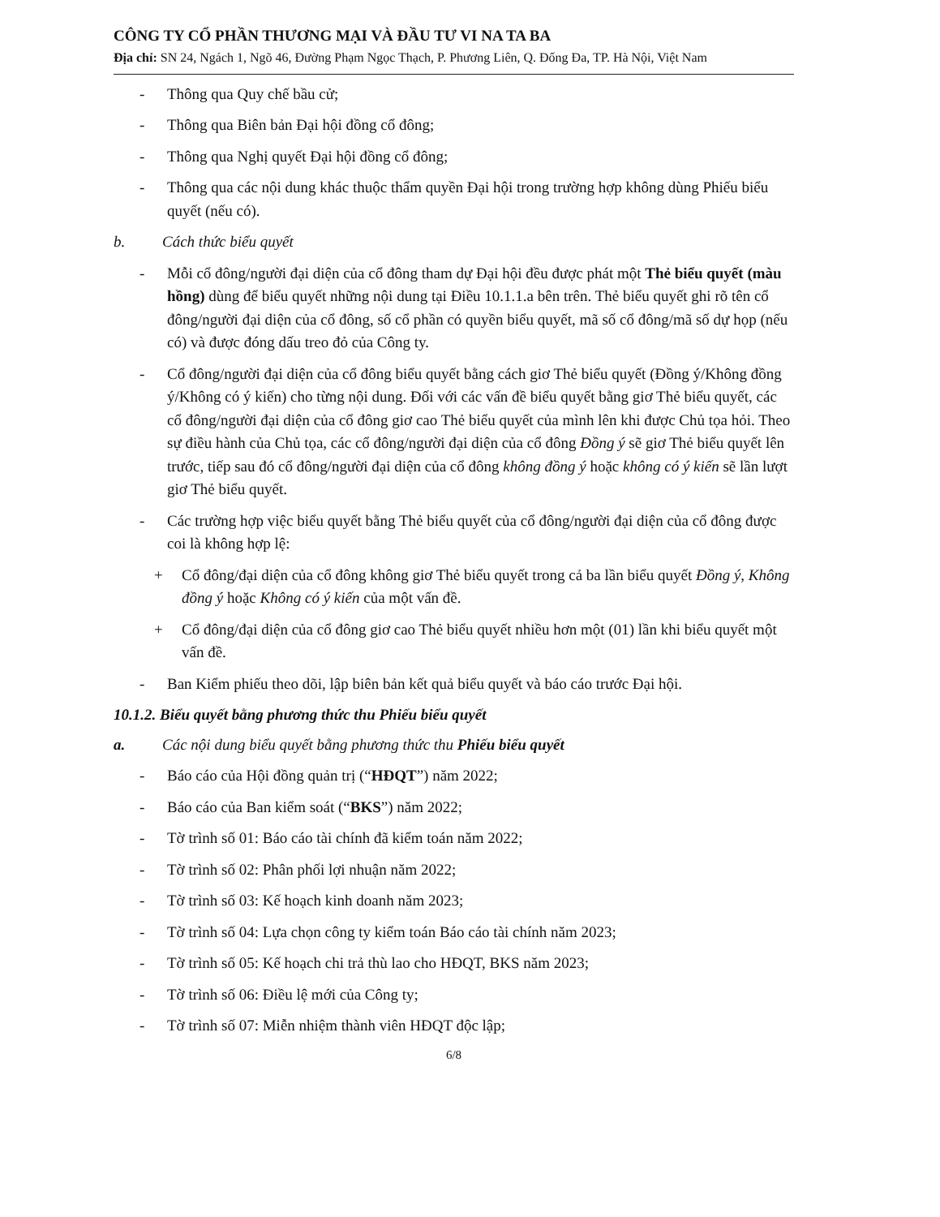CÔNG TY CỔ PHẦN THƯƠNG MẠI VÀ ĐẦU TƯ VI NA TA BA
Địa chỉ: SN 24, Ngách 1, Ngõ 46, Đường Phạm Ngọc Thạch, P. Phương Liên, Q. Đống Đa, TP. Hà Nội, Việt Nam
- Thông qua Quy chế bầu cử;
- Thông qua Biên bản Đại hội đồng cổ đông;
- Thông qua Nghị quyết Đại hội đồng cổ đông;
- Thông qua các nội dung khác thuộc thẩm quyền Đại hội trong trường hợp không dùng Phiếu biểu quyết (nếu có).
b. Cách thức biểu quyết
- Mỗi cổ đông/người đại diện của cổ đông tham dự Đại hội đều được phát một Thẻ biểu quyết (màu hồng) dùng để biểu quyết những nội dung tại Điều 10.1.1.a bên trên. Thẻ biểu quyết ghi rõ tên cổ đông/người đại diện của cổ đông, số cổ phần có quyền biểu quyết, mã số cổ đông/mã số dự họp (nếu có) và được đóng dấu treo đỏ của Công ty.
- Cổ đông/người đại diện của cổ đông biểu quyết bằng cách giơ Thẻ biểu quyết (Đồng ý/Không đồng ý/Không có ý kiến) cho từng nội dung. Đối với các vấn đề biểu quyết bằng giơ Thẻ biểu quyết, các cổ đông/người đại diện của cổ đông giơ cao Thẻ biểu quyết của mình lên khi được Chủ tọa hỏi. Theo sự điều hành của Chủ tọa, các cổ đông/người đại diện của cổ đông Đồng ý sẽ giơ Thẻ biểu quyết lên trước, tiếp sau đó cổ đông/người đại diện của cổ đông không đồng ý hoặc không có ý kiến sẽ lần lượt giơ Thẻ biểu quyết.
- Các trường hợp việc biểu quyết bằng Thẻ biểu quyết của cổ đông/người đại diện của cổ đông được coi là không hợp lệ:
+ Cổ đông/đại diện của cổ đông không giơ Thẻ biểu quyết trong cả ba lần biểu quyết Đồng ý, Không đồng ý hoặc Không có ý kiến của một vấn đề.
+ Cổ đông/đại diện của cổ đông giơ cao Thẻ biểu quyết nhiều hơn một (01) lần khi biểu quyết một vấn đề.
- Ban Kiểm phiếu theo dõi, lập biên bản kết quả biểu quyết và báo cáo trước Đại hội.
10.1.2. Biểu quyết bằng phương thức thu Phiếu biểu quyết
a. Các nội dung biểu quyết bằng phương thức thu Phiếu biểu quyết
- Báo cáo của Hội đồng quản trị (“HĐQT”) năm 2022;
- Báo cáo của Ban kiểm soát (“BKS”) năm 2022;
- Tờ trình số 01: Báo cáo tài chính đã kiểm toán năm 2022;
- Tờ trình số 02: Phân phối lợi nhuận năm 2022;
- Tờ trình số 03: Kế hoạch kinh doanh năm 2023;
- Tờ trình số 04: Lựa chọn công ty kiểm toán Báo cáo tài chính năm 2023;
- Tờ trình số 05: Kế hoạch chi trả thù lao cho HĐQT, BKS năm 2023;
- Tờ trình số 06: Điều lệ mới của Công ty;
- Tờ trình số 07: Miễn nhiệm thành viên HĐQT độc lập;
6/8